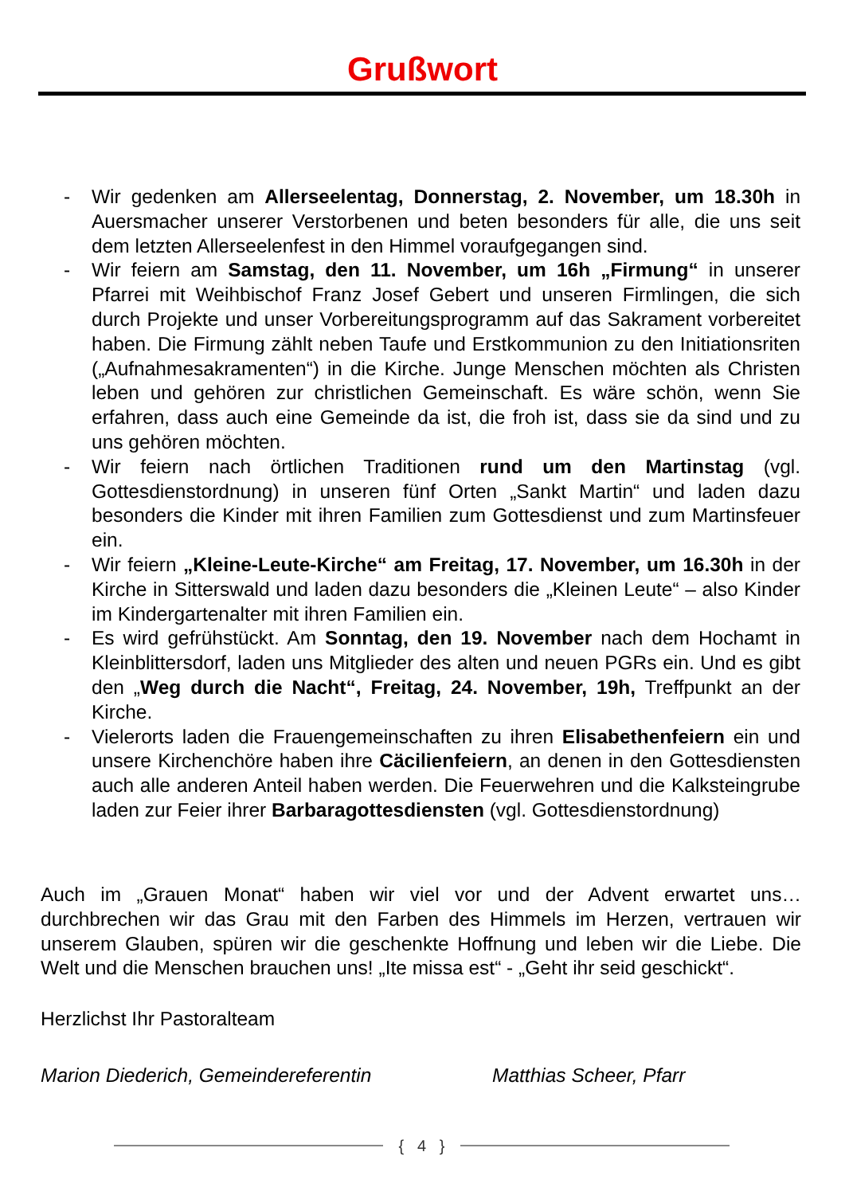Grußwort
- Wir gedenken am Allerseelentag, Donnerstag, 2. November, um 18.30h in Auersmacher unserer Verstorbenen und beten besonders für alle, die uns seit dem letzten Allerseelenfest in den Himmel voraufgegangen sind.
- Wir feiern am Samstag, den 11. November, um 16h „Firmung“ in unserer Pfarrei mit Weihbischof Franz Josef Gebert und unseren Firmlingen, die sich durch Projekte und unser Vorbereitungsprogramm auf das Sakrament vorbereitet haben. Die Firmung zählt neben Taufe und Erstkommunion zu den Initiationsriten („Aufnahmesakramenten“) in die Kirche. Junge Menschen möchten als Christen leben und gehören zur christlichen Gemeinschaft. Es wäre schön, wenn Sie erfahren, dass auch eine Gemeinde da ist, die froh ist, dass sie da sind und zu uns gehören möchten.
- Wir feiern nach örtlichen Traditionen rund um den Martinstag (vgl. Gottesdienstordnung) in unseren fünf Orten „Sankt Martin“ und laden dazu besonders die Kinder mit ihren Familien zum Gottesdienst und zum Martinsfeuer ein.
- Wir feiern „Kleine-Leute-Kirche“ am Freitag, 17. November, um 16.30h in der Kirche in Sitterswald und laden dazu besonders die „Kleinen Leute“ – also Kinder im Kindergartenalter mit ihren Familien ein.
- Es wird gefrühstückt. Am Sonntag, den 19. November nach dem Hochamt in Kleinblittersdorf, laden uns Mitglieder des alten und neuen PGRs ein. Und es gibt den „Weg durch die Nacht“, Freitag, 24. November, 19h, Treffpunkt an der Kirche.
- Vielerorts laden die Frauengemeinschaften zu ihren Elisabethenfeiern ein und unsere Kirchenchöre haben ihre Cäcilienfeiern, an denen in den Gottesdiensten auch alle anderen Anteil haben werden. Die Feuerwehren und die Kalksteingrube laden zur Feier ihrer Barbaragottesdiensten (vgl. Gottesdienstordnung)
Auch im „Grauen Monat“ haben wir viel vor und der Advent erwartet uns… durchbrechen wir das Grau mit den Farben des Himmels im Herzen, vertrauen wir unserem Glauben, spüren wir die geschenkte Hoffnung und leben wir die Liebe. Die Welt und die Menschen brauchen uns! „Ite missa est“ - „Geht ihr seid geschickt“.
Herzlichst Ihr Pastoralteam
Marion Diederich, Gemeindereferentin
Matthias Scheer, Pfarr
{ 4 }